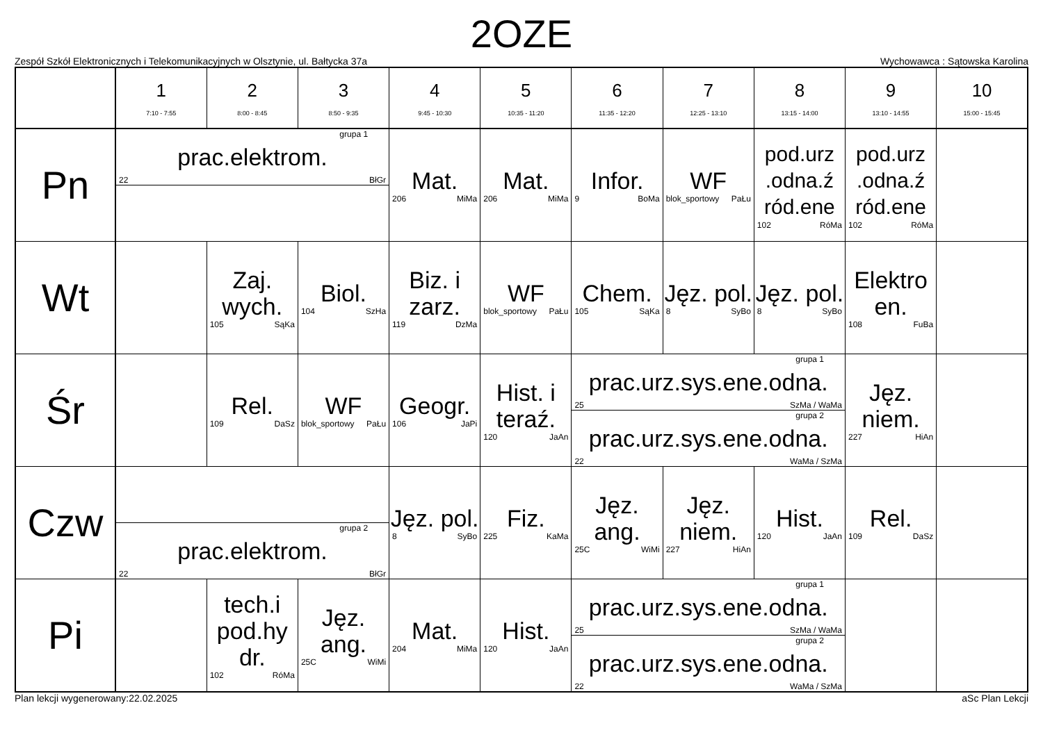2OZE
Zespół Szkół Elektronicznych i Telekomunikacyjnych w Olsztynie, ul. Bałtycka 37a Wychowawca : Sątowska Karolina
| | 1 7:10 - 7:55 | 2 8:00 - 8:45 | 3 8:50 - 9:35 | 4 9:45 - 10:30 | 5 10:35 - 11:20 | 6 11:35 - 12:20 | 7 12:25 - 13:10 | 8 13:15 - 14:00 | 9 13:10 - 14:55 | 10 15:00 - 15:45 |
| --- | --- | --- | --- | --- | --- | --- | --- | --- | --- | --- |
| Pn | grupa 1 prac.elektrom. 22 BłGr | | | Mat. 206 MiMa | Mat. 206 MiMa | Infor. 9 BoMa | WF blok_sportowy PaŁu | pod.urz .odna.ź ród.ene 102 RóMa | pod.urz .odna.ź ród.ene 102 RóMa | |
| Wt | | Zaj. wych. 105 SąKa | Biol. 104 SzHa | Biz. i zarz. 119 DzMa | WF blok_sportowy PaŁu | Chem. 105 SąKa | Jęz. pol. 8 SyBo | Jęz. pol. 8 SyBo | Elektro en. 108 FuBa | |
| Śr | | Rel. 109 DaSz | WF blok_sportowy PaŁu | Geogr. 106 JaPi | Hist. i teraź. 120 JaAn | grupa 1 prac.urz.sys.ene.odna. 25 SzMa / WaMa grupa 2 prac.urz.sys.ene.odna. 22 WaMa / SzMa | | | Jęz. niem. 227 HiAn | |
| Czw | grupa 2 prac.elektrom. 22 BłGr | | | Jęz. pol. 8 SyBo | Fiz. 225 KaMa | Jęz. ang. 25C WiMi | Jęz. niem. 227 HiAn | Hist. 120 JaAn | Rel. 109 DaSz | |
| Pi | | tech.i pod.hy dr. 102 RóMa | Jęz. ang. 25C WiMi | Mat. 204 MiMa | Hist. 120 JaAn | grupa 1 prac.urz.sys.ene.odna. 25 SzMa / WaMa grupa 2 prac.urz.sys.ene.odna. 22 WaMa / SzMa | | | | |
Plan lekcji wygenerowany:22.02.2025 aSc Plan Lekcji